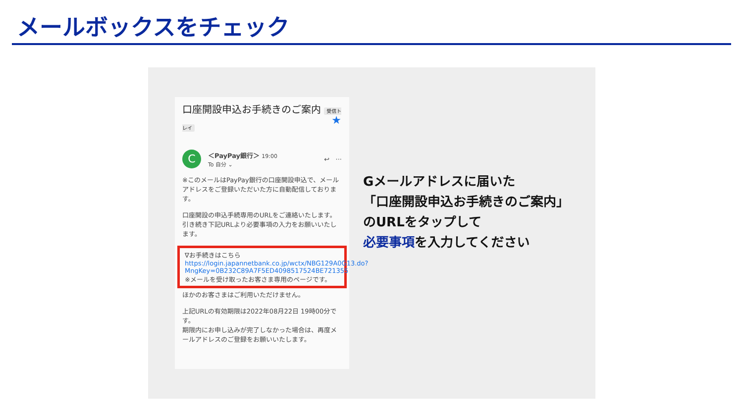メールボックスをチェック
口座開設申込お手続きのご案内 受信トレイ
★
C
＜PayPay銀行＞ 19:00
To 自分 ⌄
↩ ···
※このメールはPayPay銀行の口座開設申込で、メールアドレスをご登録いただいた方に自動配信しております。
口座開設の申込手続専用のURLをご連絡いたします。
引き続き下記URLより必要事項の入力をお願いいたします。
∇お手続きはこちら
https://login.japannetbank.co.jp/wctx/NBG129A0G13.do?MngKey=0B232C89A7F5ED4098517524BE721355
※メールを受け取ったお客さま専用のページです。
ほかのお客さまはご利用いただけません。
上記URLの有効期限は2022年08月22日 19時00分です。
期限内にお申し込みが完了しなかった場合は、再度メールアドレスのご登録をお願いいたします。
Gメールアドレスに届いた
「口座開設申込お手続きのご案内」
のURLをタップして
必要事項を入力してください